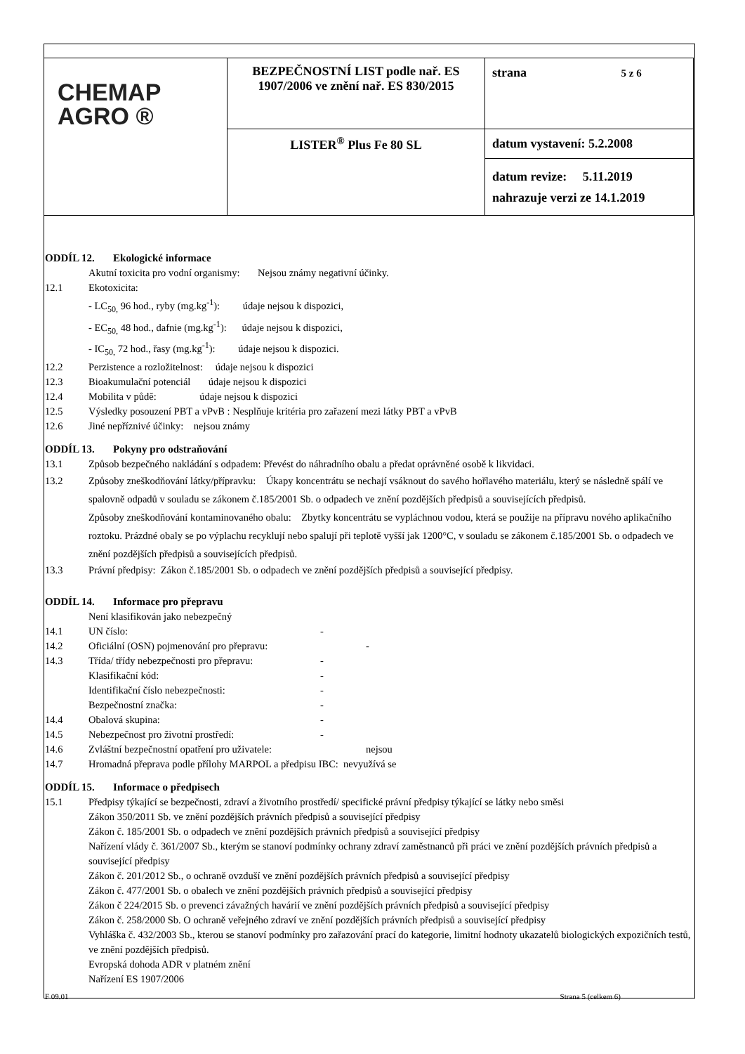| CHEMAP AGRO ® | BEZPEČNOSTNÍ LIST podle nař. ES 1907/2006 ve znění nař. ES 830/2015 | strana 5 z 6 |
| | LISTER<sup>®</sup> Plus Fe 80 SL | datum vystavení: 5.2.2008 |
| | | datum revize: 5.11.2019 nahrazuje verzi ze 14.1.2019 |
ODDÍL 12. Ekologické informace
Akutní toxicita pro vodní organismy: Nejsou známy negativní účinky.
12.1 Ekotoxicita:
- LC<sub>50,</sub> 96 hod., ryby (mg.kg<sup>-1</sup>): údaje nejsou k dispozici,
- EC<sub>50,</sub> 48 hod., dafnie (mg.kg<sup>-1</sup>): údaje nejsou k dispozici,
- IC<sub>50,</sub> 72 hod., řasy (mg.kg<sup>-1</sup>): údaje nejsou k dispozici.
12.2 Perzistence a rozložitelnost: údaje nejsou k dispozici
12.3 Bioakumulační potenciál údaje nejsou k dispozici
12.4 Mobilita v půdě: údaje nejsou k dispozici
12.5 Výsledky posouzení PBT a vPvB : Nesplňuje kritéria pro zařazení mezi látky PBT a vPvB
12.6 Jiné nepříznivé účinky: nejsou známy
ODDÍL 13. Pokyny pro odstraňování
13.1 Způsob bezpečného nakládání s odpadem: Převést do náhradního obalu a předat oprávněné osobě k likvidaci.
13.2 Způsoby zneškodňování látky/přípravku: Úkapy koncentrátu se nechají vsáknout do savého hořlavého materiálu, který se následně spálí ve spalovně odpadů v souladu se zákonem č.185/2001 Sb. o odpadech ve znění pozdějších předpisů a souvisejících předpisů.
Způsoby zneškodňování kontaminovaného obalu: Zbytky koncentrátu se vypláchnou vodou, která se použije na přípravu nového aplikačního roztoku. Prázdné obaly se po výplachu recyklují nebo spalují při teplotě vyšší jak 1200°C, v souladu se zákonem č.185/2001 Sb. o odpadech ve znění pozdějších předpisů a souvisejících předpisů.
13.3 Právní předpisy: Zákon č.185/2001 Sb. o odpadech ve znění pozdějších předpisů a související předpisy.
ODDÍL 14. Informace pro přepravu
Není klasifikován jako nebezpečný
14.1 UN číslo: -
14.2 Oficiální (OSN) pojmenování pro přepravu: -
14.3 Třída/ třídy nebezpečnosti pro přepravu: -
Klasifikační kód: -
Identifikační číslo nebezpečnosti: -
Bezpečnostní značka: -
14.4 Obalová skupina: -
14.5 Nebezpečnost pro životní prostředí: -
14.6 Zvláštní bezpečnostní opatření pro uživatele: nejsou
14.7 Hromadná přeprava podle přílohy MARPOL a předpisu IBC: nevyužívá se
ODDÍL 15. Informace o předpisech
15.1 Předpisy týkající se bezpečnosti, zdraví a životního prostředí/ specifické právní předpisy týkající se látky nebo směsi
Zákon 350/2011 Sb. ve znění pozdějších právních předpisů a související předpisy
Zákon č. 185/2001 Sb. o odpadech ve znění pozdějších právních předpisů a související předpisy
Nařízení vlády č. 361/2007 Sb., kterým se stanoví podmínky ochrany zdraví zaměstnanců při práci ve znění pozdějších právních předpisů a související předpisy
Zákon č. 201/2012 Sb., o ochraně ovzduší ve znění pozdějších právních předpisů a související předpisy
Zákon č. 477/2001 Sb. o obalech ve znění pozdějších právních předpisů a související předpisy
Zákon č 224/2015 Sb. o prevenci závažných havárií ve znění pozdějších právních předpisů a související předpisy
Zákon č. 258/2000 Sb. O ochraně veřejného zdraví ve znění pozdějších právních předpisů a související předpisy
Vyhláška č. 432/2003 Sb., kterou se stanoví podmínky pro zařazování prací do kategorie, limitní hodnoty ukazatelů biologických expozičních testů, ve znění pozdějších předpisů.
Evropská dohoda ADR v platném znění
Nařízení ES 1907/2006
F 09.01 Strana 5 (celkem 6)